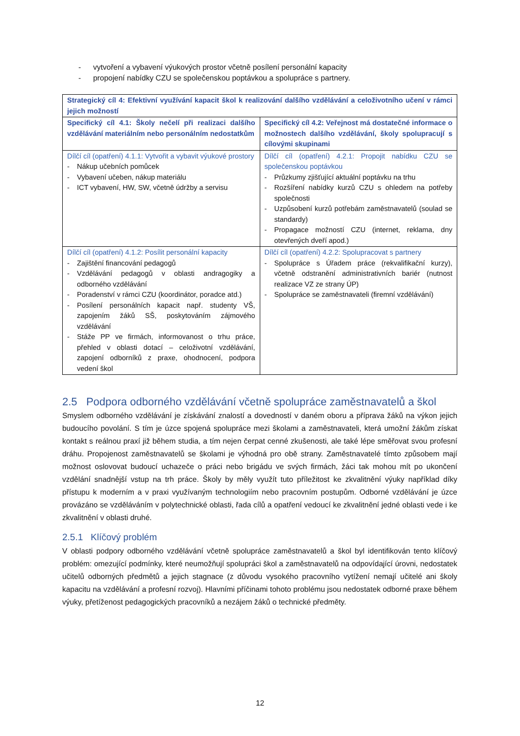- vytvoření a vybavení výukových prostor včetně posílení personální kapacity
- propojení nabídky CZU se společenskou poptávkou a spolupráce s partnery.
| Strategický cíl 4: Efektivní využívání kapacit škol k realizování dalšího vzdělávání a celoživotního učení v rámci jejich možností | |
| Specifický cíl 4.1: Školy nečelí při realizaci dalšího vzdělávání materiálním nebo personálním nedostatkům | Specifický cíl 4.2: Veřejnost má dostatečné informace o možnostech dalšího vzdělávání, školy spolupracují s cílovými skupinami |
| Dílčí cíl (opatření) 4.1.1: Vytvořit a vybavit výukové prostory - Nákup učebních pomůcek - Vybavení učeben, nákup materiálu - ICT vybavení, HW, SW, včetně údržby a servisu | Dílčí cíl (opatření) 4.2.1: Propojit nabídku CZU se společenskou poptávkou - Průzkumy zjišťující aktuální poptávku na trhu - Rozšíření nabídky kurzů CZU s ohledem na potřeby společnosti - Uzpůsobení kurzů potřebám zaměstnavatelů (soulad se standardy) - Propagace možností CZU (internet, reklama, dny otevřených dveří apod.) |
| Dílčí cíl (opatření) 4.1.2: Posílit personální kapacity - Zajištění financování pedagogů - Vzdělávání pedagogů v oblasti andragogiky a odborného vzdělávání - Poradenství v rámci CZU (koordinátor, poradce atd.) - Posílení personálních kapacit např. studenty VŠ, zapojením žáků SŠ, poskytováním zájmového vzdělávání - Stáže PP ve firmách, informovanost o trhu práce, přehled v oblasti dotací – celoživotní vzdělávání, zapojení odborníků z praxe, ohodnocení, podpora vedení škol | Dílčí cíl (opatření) 4.2.2: Spolupracovat s partnery - Spolupráce s Úřadem práce (rekvalifikační kurzy), včetně odstranění administrativních bariér (nutnost realizace VZ ze strany ÚP) - Spolupráce se zaměstnavateli (firemní vzdělávání) |
2.5 Podpora odborného vzdělávání včetně spolupráce zaměstnavatelů a škol
Smyslem odborného vzdělávání je získávání znalostí a dovedností v daném oboru a příprava žáků na výkon jejich budoucího povolání. S tím je úzce spojená spolupráce mezi školami a zaměstnavateli, která umožní žákům získat kontakt s reálnou praxí již během studia, a tím nejen čerpat cenné zkušenosti, ale také lépe směřovat svou profesní dráhu. Propojenost zaměstnavatelů se školami je výhodná pro obě strany. Zaměstnavatelé tímto způsobem mají možnost oslovovat budoucí uchazeče o práci nebo brigádu ve svých firmách, žáci tak mohou mít po ukončení vzdělání snadnější vstup na trh práce. Školy by měly využít tuto příležitost ke zkvalitnění výuky například díky přístupu k moderním a v praxi využívaným technologiím nebo pracovním postupům. Odborné vzdělávání je úzce provázáno se vzděláváním v polytechnické oblasti, řada cílů a opatření vedoucí ke zkvalitnění jedné oblasti vede i ke zkvalitnění v oblasti druhé.
2.5.1 Klíčový problém
V oblasti podpory odborného vzdělávání včetně spolupráce zaměstnavatelů a škol byl identifikován tento klíčový problém: omezující podmínky, které neumožňují spolupráci škol a zaměstnavatelů na odpovídající úrovni, nedostatek učitelů odborných předmětů a jejich stagnace (z důvodu vysokého pracovního vytížení nemají učitelé ani školy kapacitu na vzdělávání a profesní rozvoj). Hlavními příčinami tohoto problému jsou nedostatek odborné praxe během výuky, přetíženost pedagogických pracovníků a nezájem žáků o technické předměty.
12